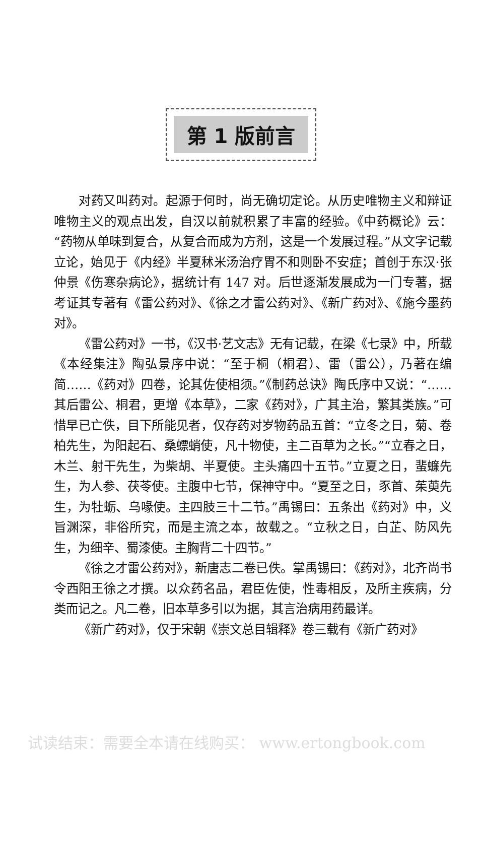第 1 版前言
对药又叫药对。起源于何时，尚无确切定论。从历史唯物主义和辩证唯物主义的观点出发，自汉以前就积累了丰富的经验。《中药概论》云：“药物从单味到复合，从复合而成为方剂，这是一个发展过程。”从文字记载立论，始见于《内经》半夏秫米汤治疗胃不和则卧不安症；首创于东汉·张仲景《伤寒杂病论》，据统计有 147 对。后世逐渐发展成为一门专著，据考证其专著有《雷公药对》、《徐之才雷公药对》、《新广药对》、《施今墨药对》。
《雷公药对》一书，《汉书·艺文志》无有记载，在梁《七录》中，所载《本经集注》陶弘景序中说：“至于桐（桐君）、雷（雷公），乃著在编简……《药对》四卷，论其佐使相须。”《制药总诀》陶氏序中又说：“……其后雷公、桐君，更增《本草》，二家《药对》，广其主治，繁其类族。”可惜早已亡佚，目下所能见者，仅存药对岁物药品五首：“立冬之日，菊、卷柏先生，为阳起石、桑螵蛸使，凡十物使，主二百草为之长。”“立春之日，木兰、射干先生，为柴胡、半夏使。主头痛四十五节。”立夏之日，蜚蠊先生，为人参、茯苓使。主腹中七节，保神守中。“夏至之日，豕首、茱萸先生，为牡蛎、乌喙使。主四肢三十二节。”禹锡曰：五条出《药对》中，义旨渊深，非俗所究，而是主流之本，故载之。“立秋之日，白芷、防风先生，为细辛、蜀漆使。主胸背二十四节。”
《徐之才雷公药对》，新唐志二卷已佚。掌禹锡曰：《药对》，北齐尚书令西阳王徐之才撰。以众药名品，君臣佐使，性毒相反，及所主疾病，分类而记之。凡二卷，旧本草多引以为据，其言治病用药最详。
《新广药对》，仅于宋朝《崇文总目辑释》卷三载有《新广药对》
试读结束：需要全本请在线购买： www.ertongbook.com